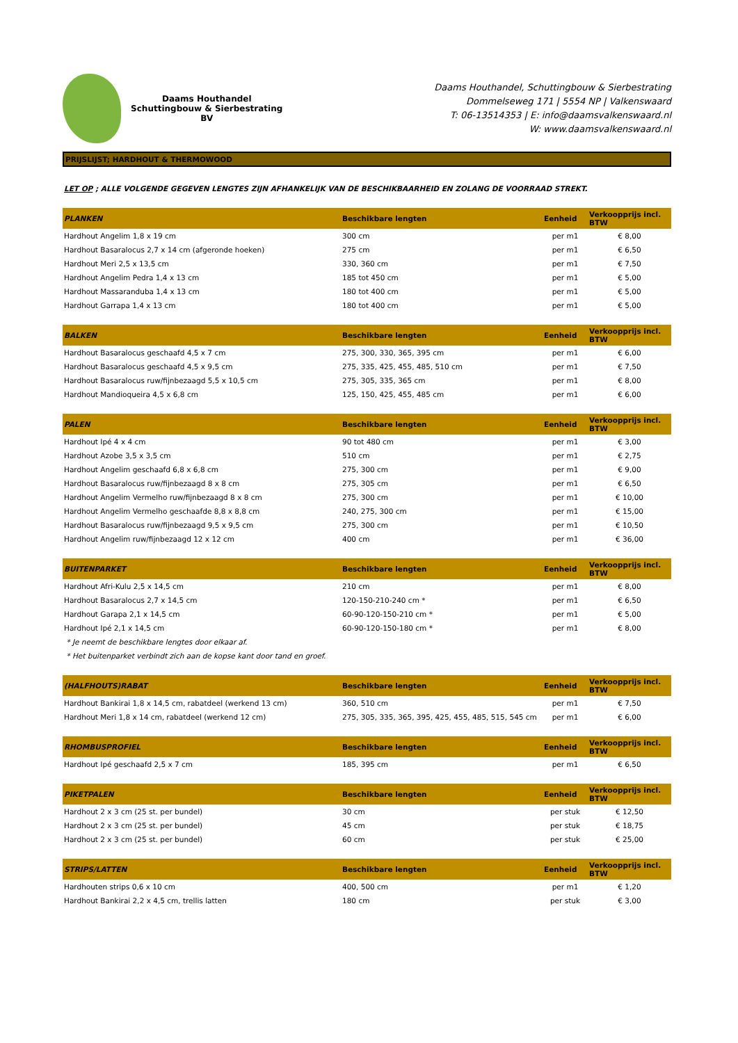Daams Houthandel
Schuttingbouw & Sierbestrating BV
Daams Houthandel, Schuttingbouw & Sierbestrating
Dommelseweg 171 | 5554 NP | Valkenswaard
T: 06-13514353 | E: info@daamsvalkenswaard.nl
W: www.daamsvalkenswaard.nl
PRIJSLIJST; HARDHOUT & THERMOWOOD
LET OP ; ALLE VOLGENDE GEGEVEN LENGTES ZIJN AFHANKELIJK VAN DE BESCHIKBAARHEID EN ZOLANG DE VOORRAAD STREKT.
| PLANKEN | Beschikbare lengten | Eenheid | Verkoopprijs incl. BTW |
| --- | --- | --- | --- |
| Hardhout Angelim 1,8 x 19 cm | 300 cm | per m1 | € 8,00 |
| Hardhout Basaralocus 2,7 x 14 cm (afgeronde hoeken) | 275 cm | per m1 | € 6,50 |
| Hardhout Meri 2,5 x 13,5 cm | 330, 360 cm | per m1 | € 7,50 |
| Hardhout Angelim Pedra 1,4 x 13 cm | 185 tot 450 cm | per m1 | € 5,00 |
| Hardhout Massaranduba 1,4 x 13 cm | 180 tot 400 cm | per m1 | € 5,00 |
| Hardhout Garrapa 1,4 x 13 cm | 180 tot 400 cm | per m1 | € 5,00 |
| BALKEN | Beschikbare lengten | Eenheid | Verkoopprijs incl. BTW |
| --- | --- | --- | --- |
| Hardhout Basaralocus geschaafd 4,5 x 7 cm | 275, 300, 330, 365, 395 cm | per m1 | € 6,00 |
| Hardhout Basaralocus geschaafd 4,5 x 9,5 cm | 275, 335, 425, 455, 485, 510 cm | per m1 | € 7,50 |
| Hardhout Basaralocus ruw/fijnbezaagd 5,5 x 10,5 cm | 275, 305, 335, 365 cm | per m1 | € 8,00 |
| Hardhout Mandioqueira 4,5 x 6,8 cm | 125, 150, 425, 455, 485 cm | per m1 | € 6,00 |
| PALEN | Beschikbare lengten | Eenheid | Verkoopprijs incl. BTW |
| --- | --- | --- | --- |
| Hardhout Ipé 4 x 4 cm | 90 tot 480 cm | per m1 | € 3,00 |
| Hardhout Azobe 3,5 x 3,5 cm | 510 cm | per m1 | € 2,75 |
| Hardhout Angelim geschaafd 6,8 x 6,8 cm | 275, 300 cm | per m1 | € 9,00 |
| Hardhout Basaralocus ruw/fijnbezaagd 8 x 8 cm | 275, 305 cm | per m1 | € 6,50 |
| Hardhout Angelim Vermelho ruw/fijnbezaagd 8 x 8 cm | 275, 300 cm | per m1 | € 10,00 |
| Hardhout Angelim Vermelho geschaafde 8,8 x 8,8 cm | 240, 275, 300 cm | per m1 | € 15,00 |
| Hardhout Basaralocus ruw/fijnbezaagd 9,5 x 9,5 cm | 275, 300 cm | per m1 | € 10,50 |
| Hardhout Angelim ruw/fijnbezaagd 12 x 12 cm | 400 cm | per m1 | € 36,00 |
| BUITENPARKET | Beschikbare lengten | Eenheid | Verkoopprijs incl. BTW |
| --- | --- | --- | --- |
| Hardhout Afri-Kulu 2,5 x 14,5 cm | 210 cm | per m1 | € 8,00 |
| Hardhout Basaralocus 2,7 x 14,5 cm | 120-150-210-240 cm * | per m1 | € 6,50 |
| Hardhout Garapa 2,1 x 14,5 cm | 60-90-120-150-210 cm * | per m1 | € 5,00 |
| Hardhout Ipé 2,1 x 14,5 cm | 60-90-120-150-180 cm * | per m1 | € 8,00 |
| * Je neemt de beschikbare lengtes door elkaar af. | | | |
| * Het buitenparket verbindt zich aan de kopse kant door tand en groef. | | | |
| (HALFHOUTS)RABAT | Beschikbare lengten | Eenheid | Verkoopprijs incl. BTW |
| --- | --- | --- | --- |
| Hardhout Bankirai 1,8 x 14,5 cm, rabatdeel (werkend 13 cm) | 360, 510 cm | per m1 | € 7,50 |
| Hardhout Meri 1,8 x 14 cm, rabatdeel (werkend 12 cm) | 275, 305, 335, 365, 395, 425, 455, 485, 515, 545 cm | per m1 | € 6,00 |
| RHOMBUSPROFIEL | Beschikbare lengten | Eenheid | Verkoopprijs incl. BTW |
| --- | --- | --- | --- |
| Hardhout Ipé geschaafd 2,5 x 7 cm | 185, 395 cm | per m1 | € 6,50 |
| PIKETPALEN | Beschikbare lengten | Eenheid | Verkoopprijs incl. BTW |
| --- | --- | --- | --- |
| Hardhout 2 x 3 cm (25 st. per bundel) | 30 cm | per stuk | € 12,50 |
| Hardhout 2 x 3 cm (25 st. per bundel) | 45 cm | per stuk | € 18,75 |
| Hardhout 2 x 3 cm (25 st. per bundel) | 60 cm | per stuk | € 25,00 |
| STRIPS/LATTEN | Beschikbare lengten | Eenheid | Verkoopprijs incl. BTW |
| --- | --- | --- | --- |
| Hardhouten strips 0,6 x 10 cm | 400, 500 cm | per m1 | € 1,20 |
| Hardhout Bankirai 2,2 x 4,5 cm, trellis latten | 180 cm | per stuk | € 3,00 |